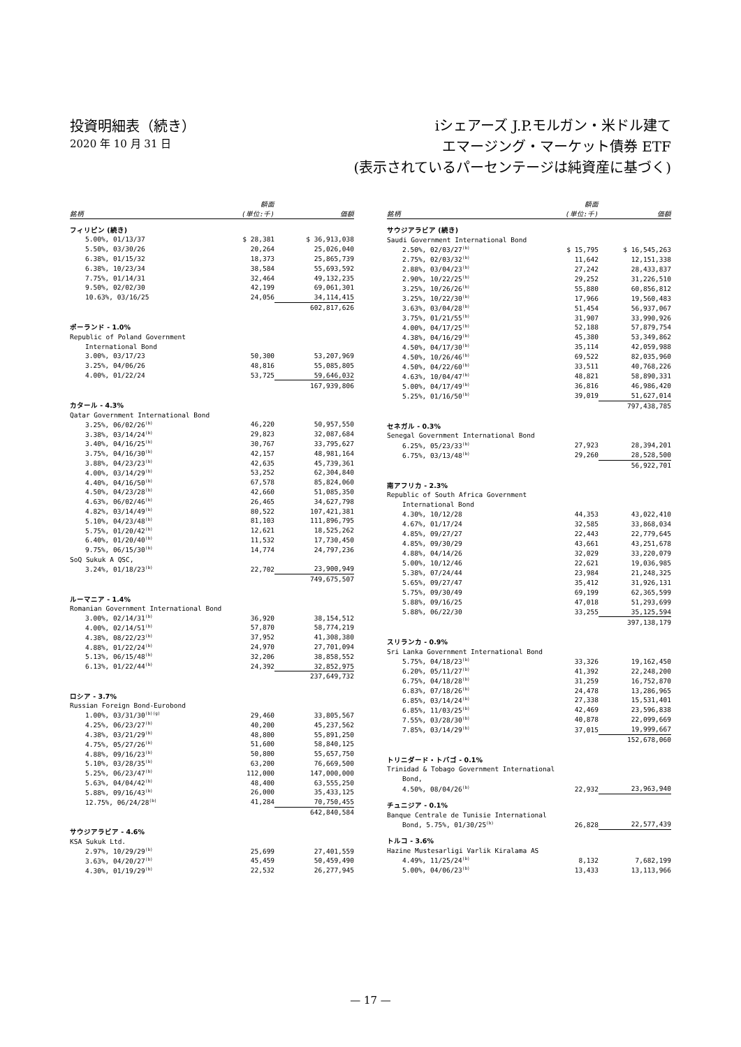投資明細表（続き）
2020 年 10 月 31 日
iシェアーズ J.P.モルガン・米ドル建て
エマージング・マーケット債券 ETF
(表示されているパーセンテージは純資産に基づく)
| 銘柄 | 額面 (単位:千) | 価額 |
| --- | --- | --- |
| フィリピン (続き) | | |
| 5.00%, 01/13/37 | $ 28,381 | $ 36,913,038 |
| 5.50%, 03/30/26 | 20,264 | 25,026,040 |
| 6.38%, 01/15/32 | 18,373 | 25,865,739 |
| 6.38%, 10/23/34 | 38,584 | 55,693,592 |
| 7.75%, 01/14/31 | 32,464 | 49,132,235 |
| 9.50%, 02/02/30 | 42,199 | 69,061,301 |
| 10.63%, 03/16/25 | 24,056 | 34,114,415 |
| | | 602,817,626 |
| ポーランド - 1.0% | | |
| Republic of Poland Government | | |
| International Bond | | |
| 3.00%, 03/17/23 | 50,300 | 53,207,969 |
| 3.25%, 04/06/26 | 48,816 | 55,085,805 |
| 4.00%, 01/22/24 | 53,725 | 59,646,032 |
| | | 167,939,806 |
| カタール - 4.3% | | |
| Qatar Government International Bond | | |
| 3.25%, 06/02/26<sup>(b)</sup> | 46,220 | 50,957,550 |
| 3.38%, 03/14/24<sup>(b)</sup> | 29,823 | 32,087,684 |
| 3.40%, 04/16/25<sup>(b)</sup> | 30,767 | 33,795,627 |
| 3.75%, 04/16/30<sup>(b)</sup> | 42,157 | 48,981,164 |
| 3.88%, 04/23/23<sup>(b)</sup> | 42,635 | 45,739,361 |
| 4.00%, 03/14/29<sup>(b)</sup> | 53,252 | 62,304,840 |
| 4.40%, 04/16/50<sup>(b)</sup> | 67,578 | 85,824,060 |
| 4.50%, 04/23/28<sup>(b)</sup> | 42,660 | 51,085,350 |
| 4.63%, 06/02/46<sup>(b)</sup> | 26,465 | 34,627,798 |
| 4.82%, 03/14/49<sup>(b)</sup> | 80,522 | 107,421,381 |
| 5.10%, 04/23/48<sup>(b)</sup> | 81,103 | 111,896,795 |
| 5.75%, 01/20/42<sup>(b)</sup> | 12,621 | 18,525,262 |
| 6.40%, 01/20/40<sup>(b)</sup> | 11,532 | 17,730,450 |
| 9.75%, 06/15/30<sup>(b)</sup> | 14,774 | 24,797,236 |
| SoQ Sukuk A QSC, | | |
| 3.24%, 01/18/23<sup>(b)</sup> | 22,702 | 23,900,949 |
| | | 749,675,507 |
| ルーマニア - 1.4% | | |
| Romanian Government International Bond | | |
| 3.00%, 02/14/31<sup>(b)</sup> | 36,920 | 38,154,512 |
| 4.00%, 02/14/51<sup>(b)</sup> | 57,870 | 58,774,219 |
| 4.38%, 08/22/23<sup>(b)</sup> | 37,952 | 41,308,380 |
| 4.88%, 01/22/24<sup>(b)</sup> | 24,970 | 27,701,094 |
| 5.13%, 06/15/48<sup>(b)</sup> | 32,206 | 38,858,552 |
| 6.13%, 01/22/44<sup>(b)</sup> | 24,392 | 32,852,975 |
| | | 237,649,732 |
| ロシア - 3.7% | | |
| Russian Foreign Bond-Eurobond | | |
| 1.00%, 03/31/30<sup>(b)(g)</sup> | 29,460 | 33,805,567 |
| 4.25%, 06/23/27<sup>(b)</sup> | 40,200 | 45,237,562 |
| 4.38%, 03/21/29<sup>(b)</sup> | 48,800 | 55,891,250 |
| 4.75%, 05/27/26<sup>(b)</sup> | 51,600 | 58,840,125 |
| 4.88%, 09/16/23<sup>(b)</sup> | 50,800 | 55,657,750 |
| 5.10%, 03/28/35<sup>(b)</sup> | 63,200 | 76,669,500 |
| 5.25%, 06/23/47<sup>(b)</sup> | 112,000 | 147,000,000 |
| 5.63%, 04/04/42<sup>(b)</sup> | 48,400 | 63,555,250 |
| 5.88%, 09/16/43<sup>(b)</sup> | 26,000 | 35,433,125 |
| 12.75%, 06/24/28<sup>(b)</sup> | 41,284 | 70,750,455 |
| | | 642,840,584 |
| サウジアラビア - 4.6% | | |
| KSA Sukuk Ltd. | | |
| 2.97%, 10/29/29<sup>(b)</sup> | 25,699 | 27,401,559 |
| 3.63%, 04/20/27<sup>(b)</sup> | 45,459 | 50,459,490 |
| 4.30%, 01/19/29<sup>(b)</sup> | 22,532 | 26,277,945 |
| 銘柄 | 額面 (単位:千) | 価額 |
| --- | --- | --- |
| サウジアラビア (続き) | | |
| Saudi Government International Bond | | |
| 2.50%, 02/03/27<sup>(b)</sup> | $ 15,795 | $ 16,545,263 |
| 2.75%, 02/03/32<sup>(b)</sup> | 11,642 | 12,151,338 |
| 2.88%, 03/04/23<sup>(b)</sup> | 27,242 | 28,433,837 |
| 2.90%, 10/22/25<sup>(b)</sup> | 29,252 | 31,226,510 |
| 3.25%, 10/26/26<sup>(b)</sup> | 55,880 | 60,856,812 |
| 3.25%, 10/22/30<sup>(b)</sup> | 17,966 | 19,560,483 |
| 3.63%, 03/04/28<sup>(b)</sup> | 51,454 | 56,937,067 |
| 3.75%, 01/21/55<sup>(b)</sup> | 31,907 | 33,990,926 |
| 4.00%, 04/17/25<sup>(b)</sup> | 52,188 | 57,879,754 |
| 4.38%, 04/16/29<sup>(b)</sup> | 45,380 | 53,349,862 |
| 4.50%, 04/17/30<sup>(b)</sup> | 35,114 | 42,059,988 |
| 4.50%, 10/26/46<sup>(b)</sup> | 69,522 | 82,035,960 |
| 4.50%, 04/22/60<sup>(b)</sup> | 33,511 | 40,768,226 |
| 4.63%, 10/04/47<sup>(b)</sup> | 48,821 | 58,890,331 |
| 5.00%, 04/17/49<sup>(b)</sup> | 36,816 | 46,986,420 |
| 5.25%, 01/16/50<sup>(b)</sup> | 39,019 | 51,627,014 |
| | | 797,438,785 |
| セネガル - 0.3% | | |
| Senegal Government International Bond | | |
| 6.25%, 05/23/33<sup>(b)</sup> | 27,923 | 28,394,201 |
| 6.75%, 03/13/48<sup>(b)</sup> | 29,260 | 28,528,500 |
| | | 56,922,701 |
| 南アフリカ - 2.3% | | |
| Republic of South Africa Government | | |
| International Bond | | |
| 4.30%, 10/12/28 | 44,353 | 43,022,410 |
| 4.67%, 01/17/24 | 32,585 | 33,868,034 |
| 4.85%, 09/27/27 | 22,443 | 22,779,645 |
| 4.85%, 09/30/29 | 43,661 | 43,251,678 |
| 4.88%, 04/14/26 | 32,029 | 33,220,079 |
| 5.00%, 10/12/46 | 22,621 | 19,036,985 |
| 5.38%, 07/24/44 | 23,984 | 21,248,325 |
| 5.65%, 09/27/47 | 35,412 | 31,926,131 |
| 5.75%, 09/30/49 | 69,199 | 62,365,599 |
| 5.88%, 09/16/25 | 47,018 | 51,293,699 |
| 5.88%, 06/22/30 | 33,255 | 35,125,594 |
| | | 397,138,179 |
| スリランカ - 0.9% | | |
| Sri Lanka Government International Bond | | |
| 5.75%, 04/18/23<sup>(b)</sup> | 33,326 | 19,162,450 |
| 6.20%, 05/11/27<sup>(b)</sup> | 41,392 | 22,248,200 |
| 6.75%, 04/18/28<sup>(b)</sup> | 31,259 | 16,752,870 |
| 6.83%, 07/18/26<sup>(b)</sup> | 24,478 | 13,286,965 |
| 6.85%, 03/14/24<sup>(b)</sup> | 27,338 | 15,531,401 |
| 6.85%, 11/03/25<sup>(b)</sup> | 42,469 | 23,596,838 |
| 7.55%, 03/28/30<sup>(b)</sup> | 40,878 | 22,099,669 |
| 7.85%, 03/14/29<sup>(b)</sup> | 37,015 | 19,999,667 |
| | | 152,678,060 |
| トリニダード・トバゴ - 0.1% | | |
| Trinidad & Tobago Government International | | |
| Bond, | | |
| 4.50%, 08/04/26<sup>(b)</sup> | 22,932 | 23,963,940 |
| チュニジア - 0.1% | | |
| Banque Centrale de Tunisie International | | |
| Bond, 5.75%, 01/30/25<sup>(b)</sup> | 26,828 | 22,577,439 |
| トルコ - 3.6% | | |
| Hazine Mustesarligi Varlik Kiralama AS | | |
| 4.49%, 11/25/24<sup>(b)</sup> | 8,132 | 7,682,199 |
| 5.00%, 04/06/23<sup>(b)</sup> | 13,433 | 13,113,966 |
— 17 —